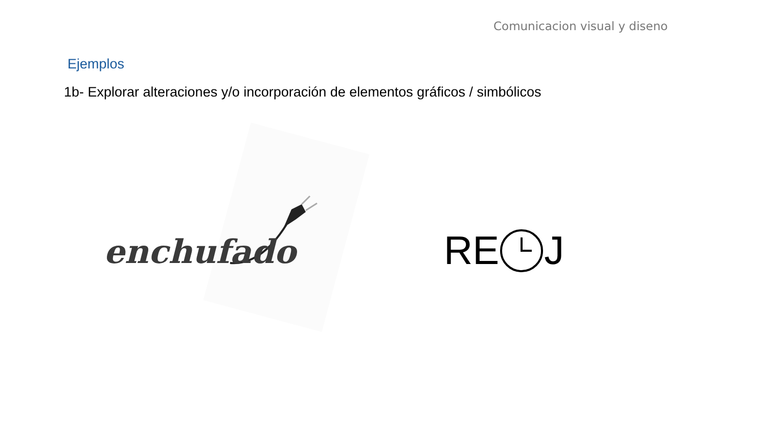Comunicacion visual y diseno
Ejemplos
1b- Explorar alteraciones y/o incorporación de elementos gráficos / simbólicos
enchufado RE J